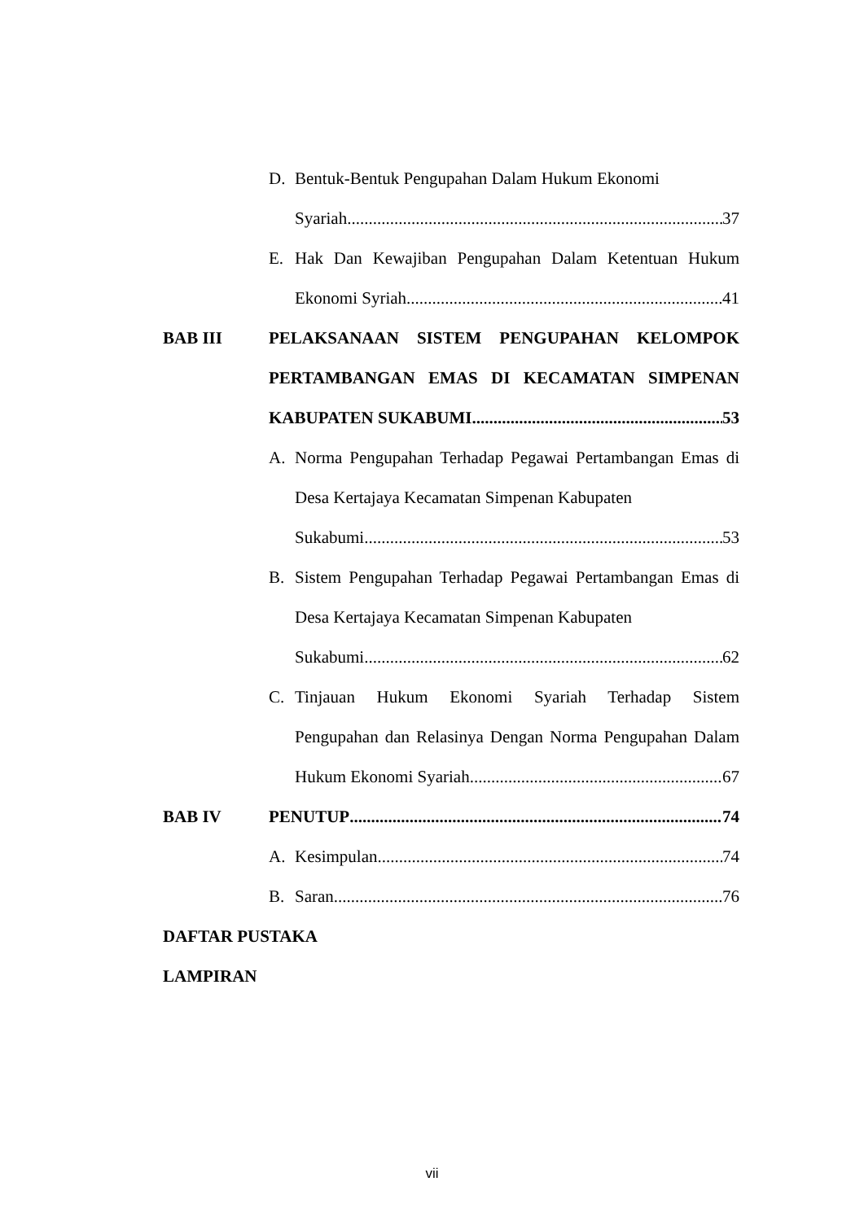D. Bentuk-Bentuk Pengupahan Dalam Hukum Ekonomi
Syariah 37
E. Hak Dan Kewajiban Pengupahan Dalam Ketentuan Hukum
Ekonomi Syriah 41
BAB III PELAKSANAAN SISTEM PENGUPAHAN KELOMPOK
PERTAMBANGAN EMAS DI KECAMATAN SIMPENAN
KABUPATEN SUKABUMI 53
A. Norma Pengupahan Terhadap Pegawai Pertambangan Emas di
Desa Kertajaya Kecamatan Simpenan Kabupaten
Sukabumi 53
B. Sistem Pengupahan Terhadap Pegawai Pertambangan Emas di
Desa Kertajaya Kecamatan Simpenan Kabupaten
Sukabumi 62
C. Tinjauan Hukum Ekonomi Syariah Terhadap Sistem
Pengupahan dan Relasinya Dengan Norma Pengupahan Dalam
Hukum Ekonomi Syariah 67
BAB IV PENUTUP 74
A. Kesimpulan 74
B. Saran 76
DAFTAR PUSTAKA
LAMPIRAN
vii